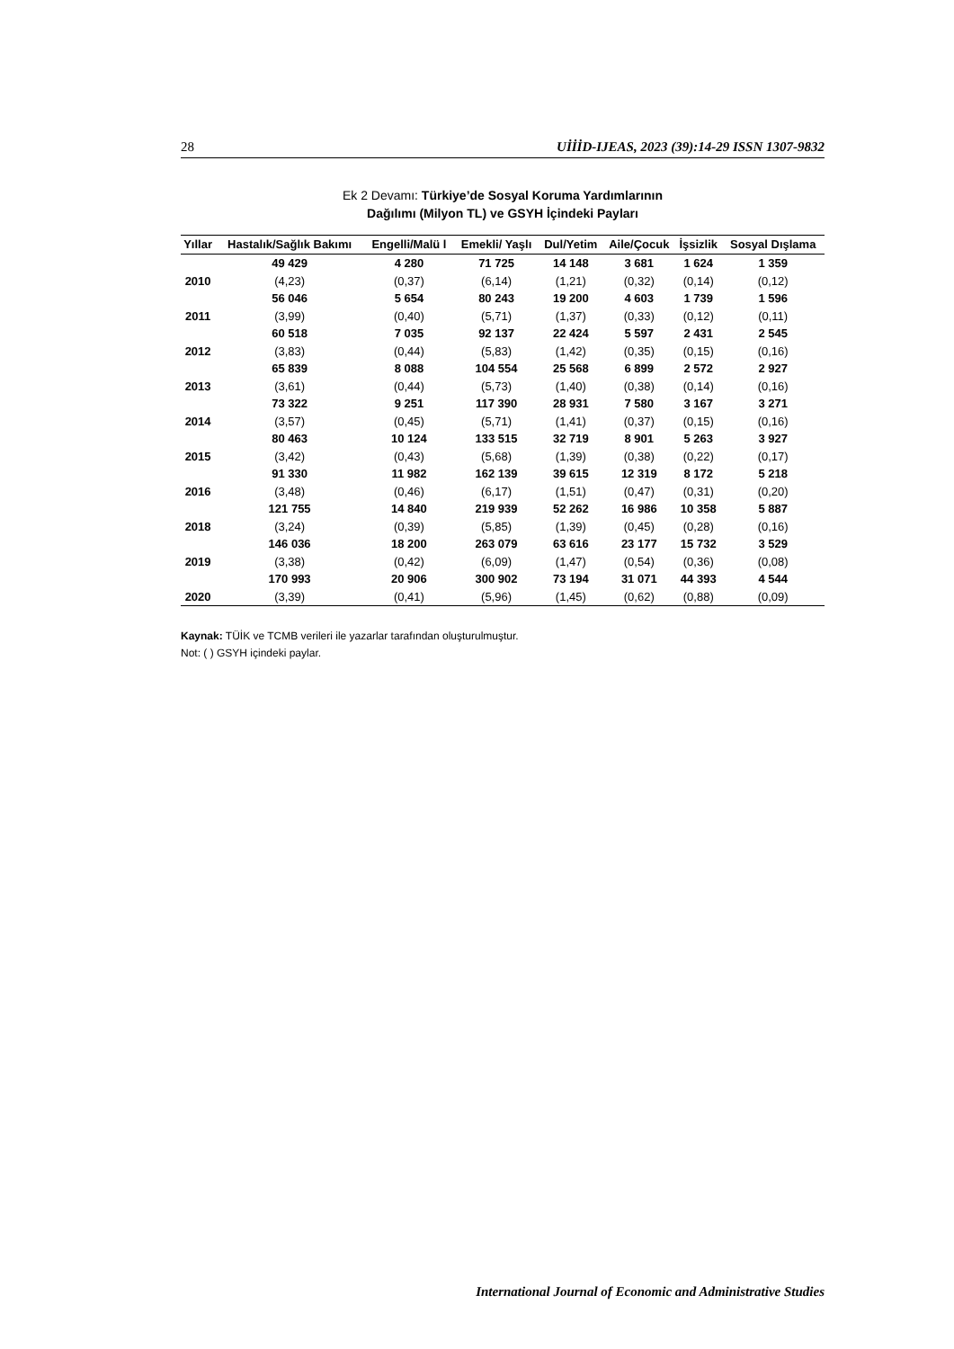28 UİİİD-IJEAS, 2023 (39):14-29 ISSN 1307-9832
Ek 2 Devamı: Türkiye’de Sosyal Koruma Yardımlarının
Dağılımı (Milyon TL) ve GSYH İçindeki Payları
| Yıllar | Hastalık/Sağlık Bakımı | Engelli/Malü l | Emekli/ Yaşlı | Dul/Yetim | Aile/Çocuk | İşsizlik | Sosyal Dışlama |
| --- | --- | --- | --- | --- | --- | --- | --- |
| | 49 429 | 4 280 | 71 725 | 14 148 | 3 681 | 1 624 | 1 359 |
| 2010 | (4,23) | (0,37) | (6,14) | (1,21) | (0,32) | (0,14) | (0,12) |
| | 56 046 | 5 654 | 80 243 | 19 200 | 4 603 | 1 739 | 1 596 |
| 2011 | (3,99) | (0,40) | (5,71) | (1,37) | (0,33) | (0,12) | (0,11) |
| | 60 518 | 7 035 | 92 137 | 22 424 | 5 597 | 2 431 | 2 545 |
| 2012 | (3,83) | (0,44) | (5,83) | (1,42) | (0,35) | (0,15) | (0,16) |
| | 65 839 | 8 088 | 104 554 | 25 568 | 6 899 | 2 572 | 2 927 |
| 2013 | (3,61) | (0,44) | (5,73) | (1,40) | (0,38) | (0,14) | (0,16) |
| | 73 322 | 9 251 | 117 390 | 28 931 | 7 580 | 3 167 | 3 271 |
| 2014 | (3,57) | (0,45) | (5,71) | (1,41) | (0,37) | (0,15) | (0,16) |
| | 80 463 | 10 124 | 133 515 | 32 719 | 8 901 | 5 263 | 3 927 |
| 2015 | (3,42) | (0,43) | (5,68) | (1,39) | (0,38) | (0,22) | (0,17) |
| | 91 330 | 11 982 | 162 139 | 39 615 | 12 319 | 8 172 | 5 218 |
| 2016 | (3,48) | (0,46) | (6,17) | (1,51) | (0,47) | (0,31) | (0,20) |
| | 121 755 | 14 840 | 219 939 | 52 262 | 16 986 | 10 358 | 5 887 |
| 2018 | (3,24) | (0,39) | (5,85) | (1,39) | (0,45) | (0,28) | (0,16) |
| | 146 036 | 18 200 | 263 079 | 63 616 | 23 177 | 15 732 | 3 529 |
| 2019 | (3,38) | (0,42) | (6,09) | (1,47) | (0,54) | (0,36) | (0,08) |
| | 170 993 | 20 906 | 300 902 | 73 194 | 31 071 | 44 393 | 4 544 |
| 2020 | (3,39) | (0,41) | (5,96) | (1,45) | (0,62) | (0,88) | (0,09) |
Kaynak: TÜİK ve TCMB verileri ile yazarlar tarafından oluşturulmuştur.
Not: ( ) GSYH içindeki paylar.
International Journal of Economic and Administrative Studies